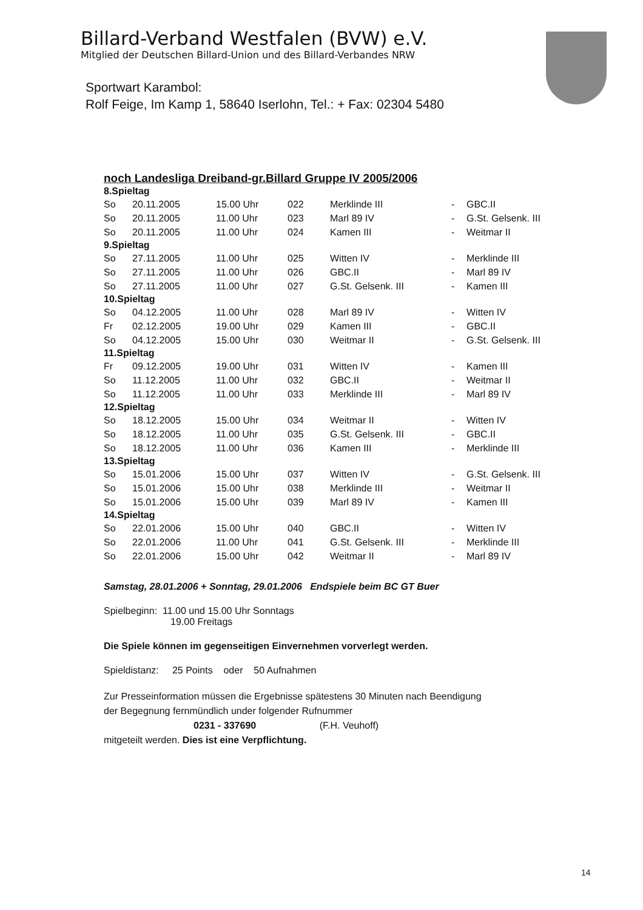Billard-Verband Westfalen (BVW) e.V.
Mitglied der Deutschen Billard-Union und des Billard-Verbandes NRW
Sportwart Karambol:
Rolf Feige, Im Kamp 1, 58640 Iserlohn, Tel.: + Fax: 02304 5480
noch Landesliga Dreiband-gr.Billard Gruppe IV 2005/2006
| 8.Spieltag | | | | | | |
| So | 20.11.2005 | 15.00 Uhr | 022 | Merklinde III | - | GBC.II |
| So | 20.11.2005 | 11.00 Uhr | 023 | Marl 89 IV | - | G.St. Gelsenk. III |
| So | 20.11.2005 | 11.00 Uhr | 024 | Kamen III | - | Weitmar II |
| 9.Spieltag | | | | | | |
| So | 27.11.2005 | 11.00 Uhr | 025 | Witten IV | - | Merklinde III |
| So | 27.11.2005 | 11.00 Uhr | 026 | GBC.II | - | Marl 89 IV |
| So | 27.11.2005 | 11.00 Uhr | 027 | G.St. Gelsenk. III | - | Kamen III |
| 10.Spieltag | | | | | | |
| So | 04.12.2005 | 11.00 Uhr | 028 | Marl 89 IV | - | Witten IV |
| Fr | 02.12.2005 | 19.00 Uhr | 029 | Kamen III | - | GBC.II |
| So | 04.12.2005 | 15.00 Uhr | 030 | Weitmar II | - | G.St. Gelsenk. III |
| 11.Spieltag | | | | | | |
| Fr | 09.12.2005 | 19.00 Uhr | 031 | Witten IV | - | Kamen III |
| So | 11.12.2005 | 11.00 Uhr | 032 | GBC.II | - | Weitmar II |
| So | 11.12.2005 | 11.00 Uhr | 033 | Merklinde III | - | Marl 89 IV |
| 12.Spieltag | | | | | | |
| So | 18.12.2005 | 15.00 Uhr | 034 | Weitmar II | - | Witten IV |
| So | 18.12.2005 | 11.00 Uhr | 035 | G.St. Gelsenk. III | - | GBC.II |
| So | 18.12.2005 | 11.00 Uhr | 036 | Kamen III | - | Merklinde III |
| 13.Spieltag | | | | | | |
| So | 15.01.2006 | 15.00 Uhr | 037 | Witten IV | - | G.St. Gelsenk. III |
| So | 15.01.2006 | 15.00 Uhr | 038 | Merklinde III | - | Weitmar II |
| So | 15.01.2006 | 15.00 Uhr | 039 | Marl 89 IV | - | Kamen III |
| 14.Spieltag | | | | | | |
| So | 22.01.2006 | 15.00 Uhr | 040 | GBC.II | - | Witten IV |
| So | 22.01.2006 | 11.00 Uhr | 041 | G.St. Gelsenk. III | - | Merklinde III |
| So | 22.01.2006 | 15.00 Uhr | 042 | Weitmar II | - | Marl 89 IV |
Samstag, 28.01.2006 + Sonntag, 29.01.2006 Endspiele beim BC GT Buer
Spielbeginn: 11.00 und 15.00 Uhr Sonntags
19.00 Freitags
Die Spiele können im gegenseitigen Einvernehmen vorverlegt werden.
Spieldistanz: 25 Points oder 50 Aufnahmen
Zur Presseinformation müssen die Ergebnisse spätestens 30 Minuten nach Beendigung
der Begegnung fernmündlich under folgender Rufnummer
0231 - 337690 (F.H. Veuhoff)
mitgeteilt werden. Dies ist eine Verpflichtung.
14